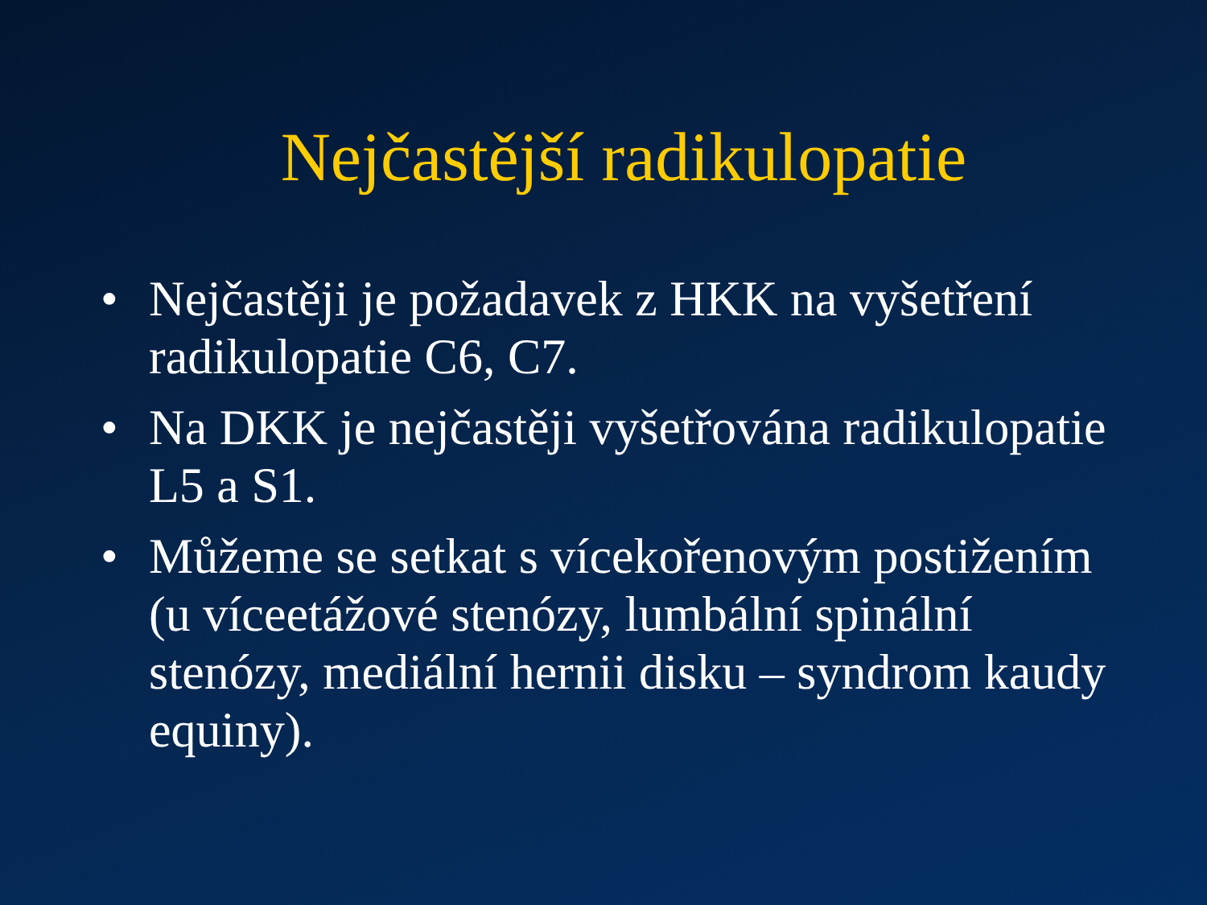Nejčastější radikulopatie
• Nejčastěji je požadavek z HKK na vyšetření radikulopatie C6, C7.
• Na DKK je nejčastěji vyšetřována radikulopatie L5 a S1.
• Můžeme se setkat s vícekořenovým postižením (u víceetážové stenózy, lumbální spinální stenózy, mediální hernii disku – syndrom kaudy equiny).